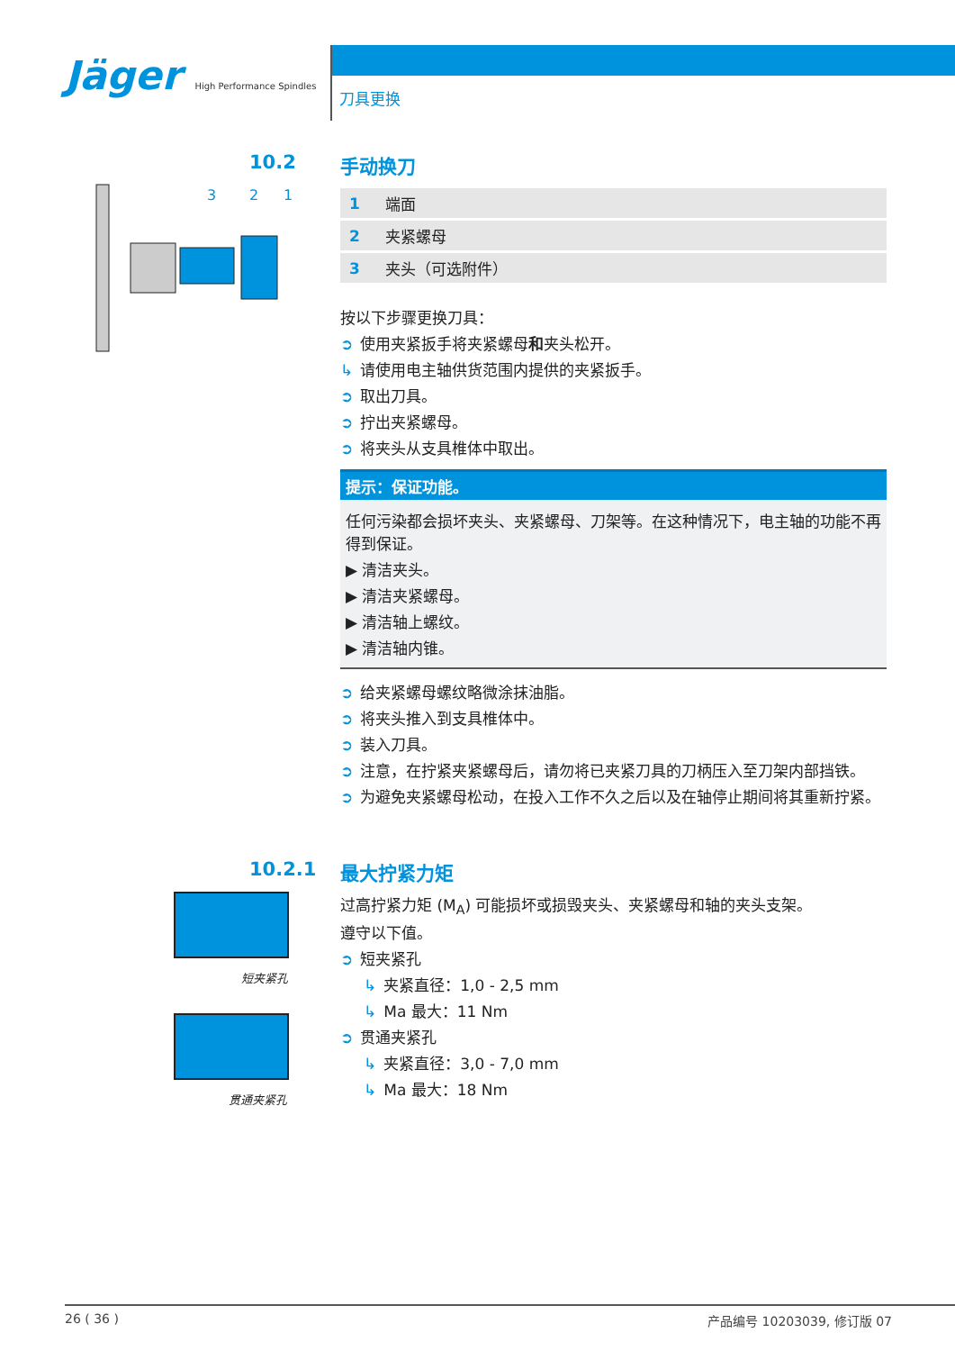Jäger High Performance Spindles
刀具更换
10.2
3
2
1
手动换刀
| 1 | 端面 |
| 2 | 夹紧螺母 |
| 3 | 夹头（可选附件） |
按以下步骤更换刀具：
➲ 使用夹紧扳手将夹紧螺母和夹头松开。
↳ 请使用电主轴供货范围内提供的夹紧扳手。
➲ 取出刀具。
➲ 拧出夹紧螺母。
➲ 将夹头从支具椎体中取出。
提示：保证功能。
任何污染都会损坏夹头、夹紧螺母、刀架等。在这种情况下，电主轴的功能不再得到保证。
▶ 清洁夹头。
▶ 清洁夹紧螺母。
▶ 清洁轴上螺纹。
▶ 清洁轴内锥。
➲ 给夹紧螺母螺纹略微涂抹油脂。
➲ 将夹头推入到支具椎体中。
➲ 装入刀具。
➲ 注意，在拧紧夹紧螺母后，请勿将已夹紧刀具的刀柄压入至刀架内部挡铁。
➲ 为避免夹紧螺母松动，在投入工作不久之后以及在轴停止期间将其重新拧紧。
10.2.1
短夹紧孔
贯通夹紧孔
最大拧紧力矩
过高拧紧力矩 (M<sub>A</sub>) 可能损坏或损毁夹头、夹紧螺母和轴的夹头支架。
遵守以下值。
➲ 短夹紧孔
↳ 夹紧直径：1,0 - 2,5 mm
↳ Ma 最大：11 Nm
➲ 贯通夹紧孔
↳ 夹紧直径：3,0 - 7,0 mm
↳ Ma 最大：18 Nm
26 ( 36 ) 产品编号 10203039, 修订版 07